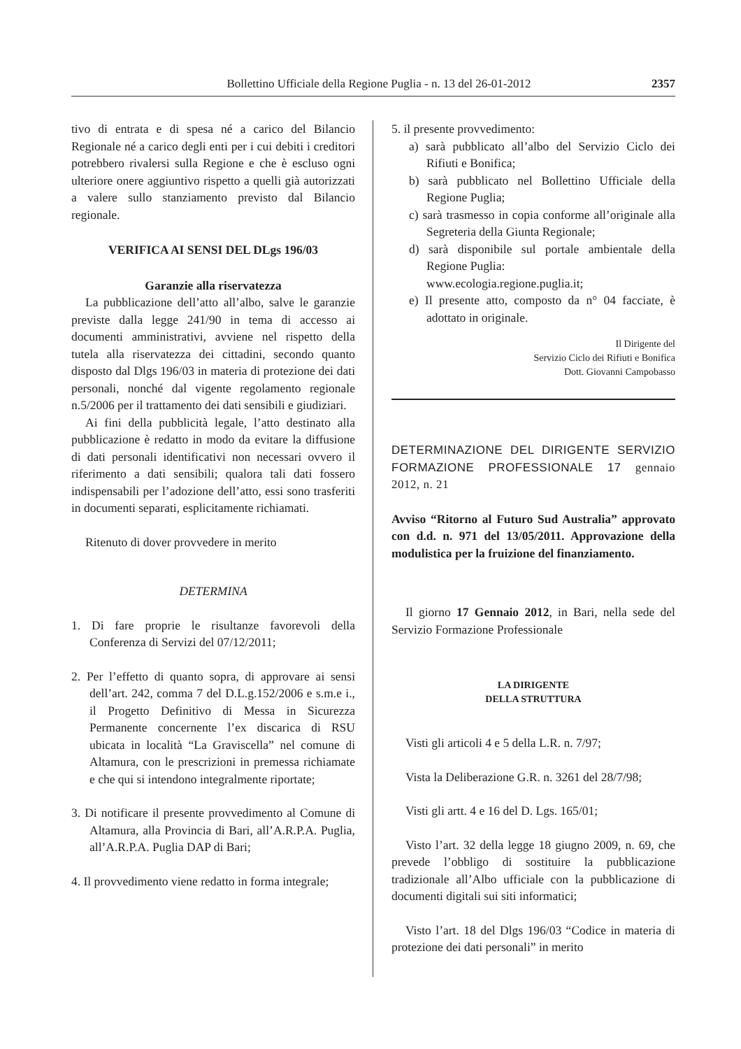Bollettino Ufficiale della Regione Puglia - n. 13 del 26-01-2012 2357
tivo di entrata e di spesa né a carico del Bilancio Regionale né a carico degli enti per i cui debiti i creditori potrebbero rivalersi sulla Regione e che è escluso ogni ulteriore onere aggiuntivo rispetto a quelli già autorizzati a valere sullo stanziamento previsto dal Bilancio regionale.
VERIFICA AI SENSI DEL DLgs 196/03
Garanzie alla riservatezza
La pubblicazione dell’atto all’albo, salve le garanzie previste dalla legge 241/90 in tema di accesso ai documenti amministrativi, avviene nel rispetto della tutela alla riservatezza dei cittadini, secondo quanto disposto dal Dlgs 196/03 in materia di protezione dei dati personali, nonché dal vigente regolamento regionale n.5/2006 per il trattamento dei dati sensibili e giudiziari.
Ai fini della pubblicità legale, l’atto destinato alla pubblicazione è redatto in modo da evitare la diffusione di dati personali identificativi non necessari ovvero il riferimento a dati sensibili; qualora tali dati fossero indispensabili per l’adozione dell’atto, essi sono trasferiti in documenti separati, esplicitamente richiamati.
Ritenuto di dover provvedere in merito
DETERMINA
1. Di fare proprie le risultanze favorevoli della Conferenza di Servizi del 07/12/2011;
2. Per l’effetto di quanto sopra, di approvare ai sensi dell’art. 242, comma 7 del D.L.g.152/2006 e s.m.e i., il Progetto Definitivo di Messa in Sicurezza Permanente concernente l’ex discarica di RSU ubicata in località “La Graviscella” nel comune di Altamura, con le prescrizioni in premessa richiamate e che qui si intendono integralmente riportate;
3. Di notificare il presente provvedimento al Comune di Altamura, alla Provincia di Bari, all’A.R.P.A. Puglia, all’A.R.P.A. Puglia DAP di Bari;
4. Il provvedimento viene redatto in forma integrale;
5. il presente provvedimento:
a) sarà pubblicato all’albo del Servizio Ciclo dei Rifiuti e Bonifica;
b) sarà pubblicato nel Bollettino Ufficiale della Regione Puglia;
c) sarà trasmesso in copia conforme all’originale alla Segreteria della Giunta Regionale;
d) sarà disponibile sul portale ambientale della Regione Puglia:
www.ecologia.regione.puglia.it;
e) Il presente atto, composto da n° 04 facciate, è adottato in originale.
Il Dirigente del
Servizio Ciclo dei Rifiuti e Bonifica
Dott. Giovanni Campobasso
DETERMINAZIONE DEL DIRIGENTE SERVIZIO FORMAZIONE PROFESSIONALE 17 gennaio 2012, n. 21
Avviso “Ritorno al Futuro Sud Australia” approvato con d.d. n. 971 del 13/05/2011. Approvazione della modulistica per la fruizione del finanziamento.
Il giorno 17 Gennaio 2012, in Bari, nella sede del Servizio Formazione Professionale
LA DIRIGENTE
DELLA STRUTTURA
Visti gli articoli 4 e 5 della L.R. n. 7/97;
Vista la Deliberazione G.R. n. 3261 del 28/7/98;
Visti gli artt. 4 e 16 del D. Lgs. 165/01;
Visto l’art. 32 della legge 18 giugno 2009, n. 69, che prevede l’obbligo di sostituire la pubblicazione tradizionale all’Albo ufficiale con la pubblicazione di documenti digitali sui siti informatici;
Visto l’art. 18 del Dlgs 196/03 “Codice in materia di protezione dei dati personali” in merito